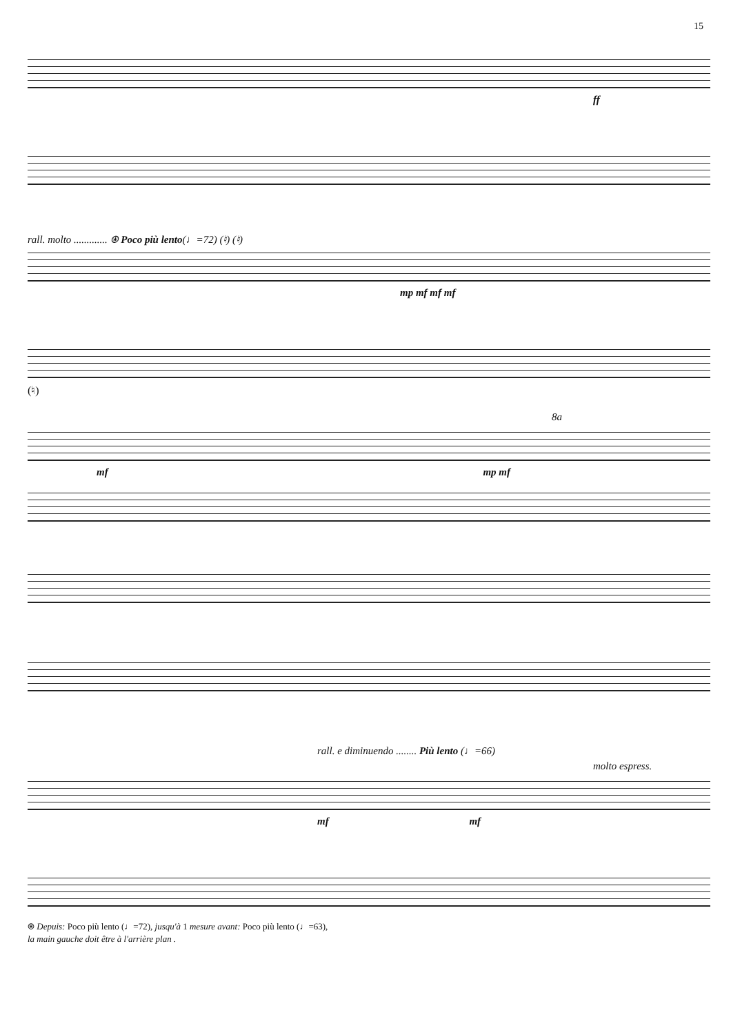15
ff
rall. molto ............. ⍟ Poco più lento(♩=72) (♮) (♮)
mp mf mf mf
(♮)
8a
mf mp mf
rall. e diminuendo ........ Più lento (♩=66)
molto espress.
mf mf
⍟ Depuis: Poco più lento (♩=72), jusqu'à 1 mesure avant: Poco più lento (♩=63),
la main gauche doit être à l'arrière plan .